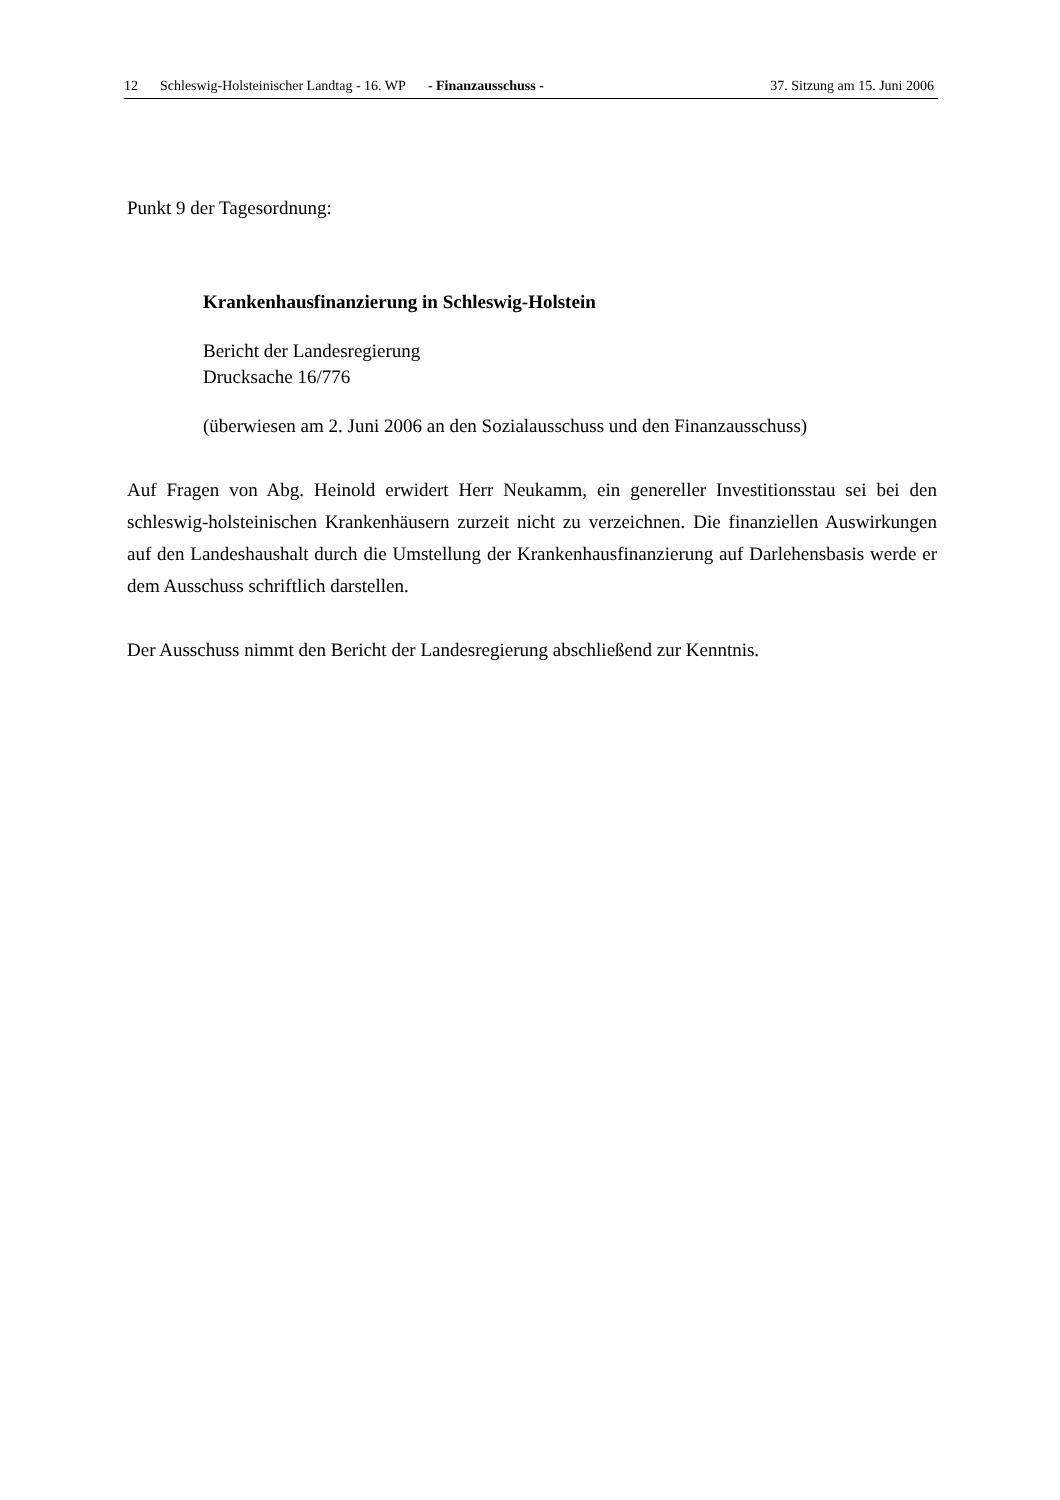12 Schleswig-Holsteinischer Landtag - 16. WP - Finanzausschuss - 37. Sitzung am 15. Juni 2006
Punkt 9 der Tagesordnung:
Krankenhausfinanzierung in Schleswig-Holstein
Bericht der Landesregierung
Drucksache 16/776
(überwiesen am 2. Juni 2006 an den Sozialausschuss und den Finanzausschuss)
Auf Fragen von Abg. Heinold erwidert Herr Neukamm, ein genereller Investitionsstau sei bei den schleswig-holsteinischen Krankenhäusern zurzeit nicht zu verzeichnen. Die finanziellen Auswirkungen auf den Landeshaushalt durch die Umstellung der Krankenhausfinanzierung auf Darlehensbasis werde er dem Ausschuss schriftlich darstellen.
Der Ausschuss nimmt den Bericht der Landesregierung abschließend zur Kenntnis.